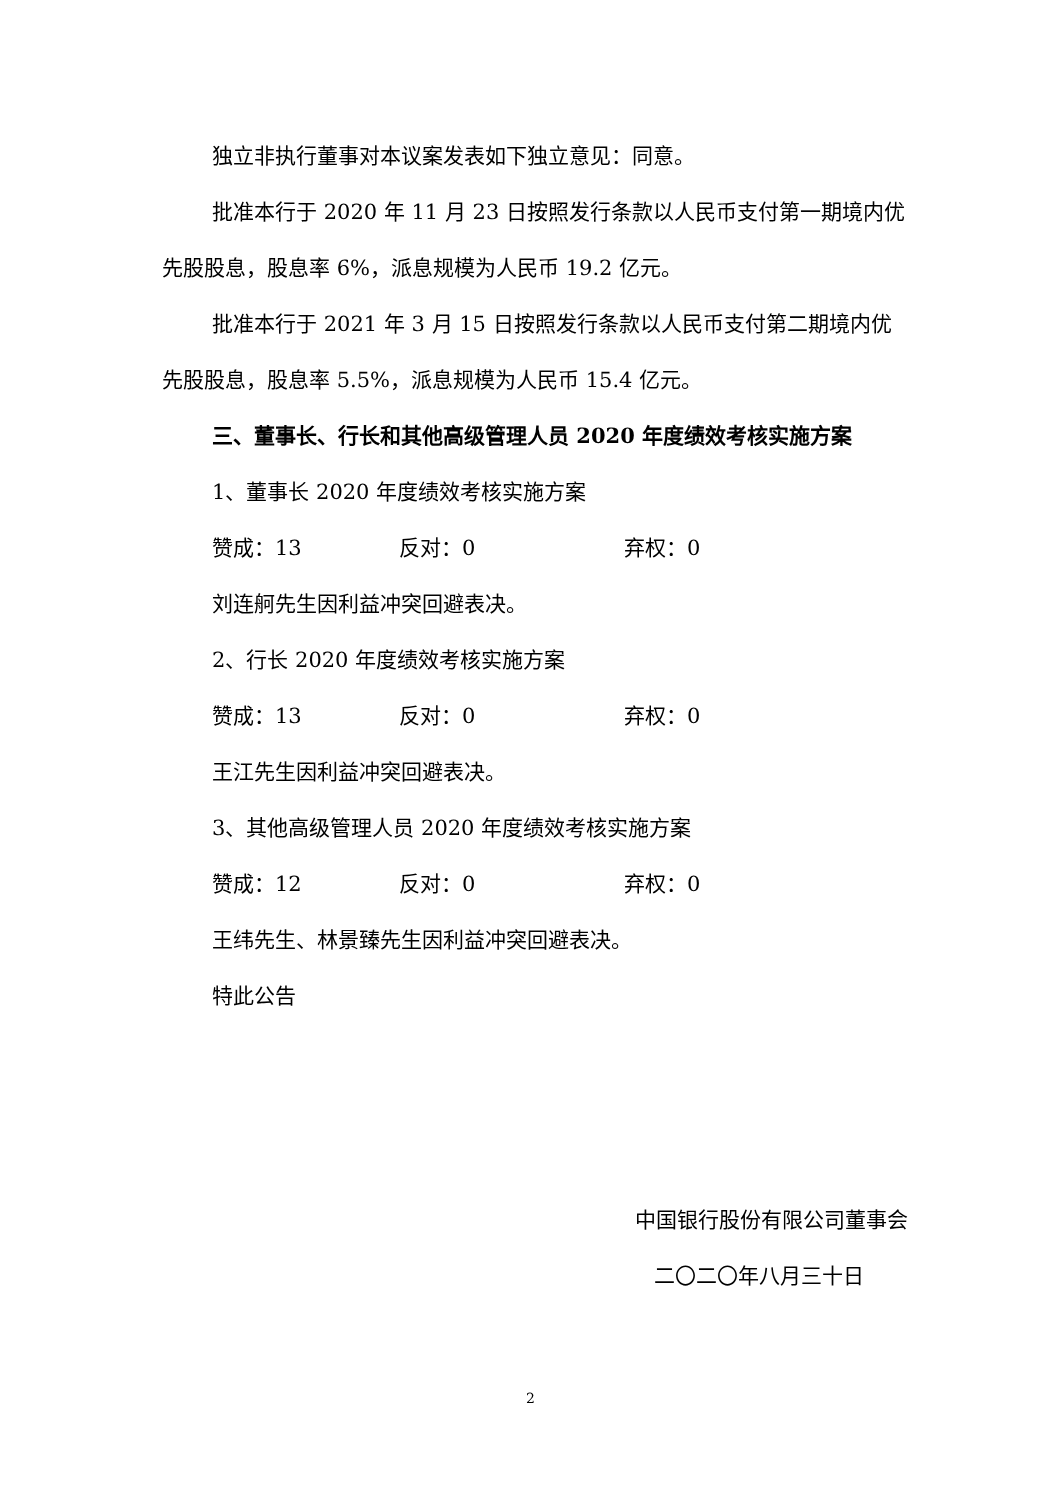独立非执行董事对本议案发表如下独立意见：同意。
批准本行于 2020 年 11 月 23 日按照发行条款以人民币支付第一期境内优先股股息，股息率 6%，派息规模为人民币 19.2 亿元。
批准本行于 2021 年 3 月 15 日按照发行条款以人民币支付第二期境内优先股股息，股息率 5.5%，派息规模为人民币 15.4 亿元。
三、董事长、行长和其他高级管理人员 2020 年度绩效考核实施方案
1、董事长 2020 年度绩效考核实施方案
赞成：13 反对：0 弃权：0
刘连舸先生因利益冲突回避表决。
2、行长 2020 年度绩效考核实施方案
赞成：13 反对：0 弃权：0
王江先生因利益冲突回避表决。
3、其他高级管理人员 2020 年度绩效考核实施方案
赞成：12 反对：0 弃权：0
王纬先生、林景臻先生因利益冲突回避表决。
特此公告
中国银行股份有限公司董事会
二〇二〇年八月三十日
2